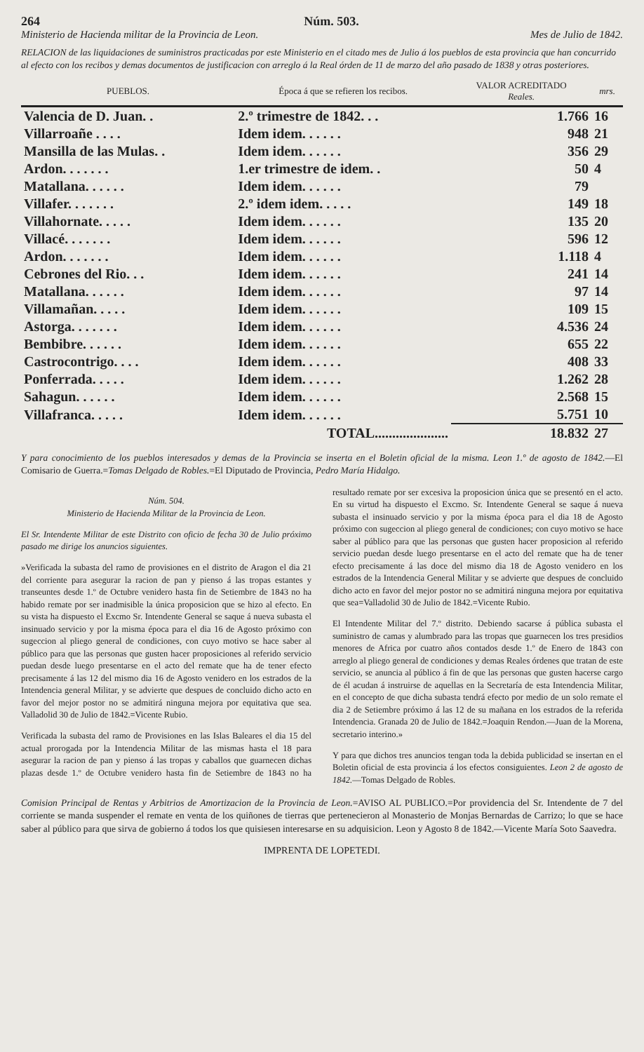264 Núm. 503.
Ministerio de Hacienda militar de la Provincia de Leon. Mes de Julio de 1842.
RELACION de las liquidaciones de suministros practicadas por este Ministerio en el citado mes de Julio á los pueblos de esta provincia que han concurrido al efecto con los recibos y demas documentos de justificacion con arreglo á la Real órden de 11 de marzo del año pasado de 1838 y otras posteriores.
| PUEBLOS. | Época á que se refieren los recibos. | VALOR ACREDITADO Reales. | mrs. |
| --- | --- | --- | --- |
| Valencia de D. Juan. . | 2.º trimestre de 1842. . . | 1.766 | 16 |
| Villarroañe . . . . | Idem idem. . . . . . | 948 | 21 |
| Mansilla de las Mulas. . | Idem idem. . . . . . | 356 | 29 |
| Ardon. . . . . . . | 1.er trimestre de idem. . | 50 | 4 |
| Matallana. . . . . . | Idem idem. . . . . . | 79 | |
| Villafer. . . . . . . | 2.º idem idem. . . . . | 149 | 18 |
| Villahornate. . . . . | Idem idem. . . . . . | 135 | 20 |
| Villacé. . . . . . . | Idem idem. . . . . . | 596 | 12 |
| Ardon. . . . . . . | Idem idem. . . . . . | 1.118 | 4 |
| Cebrones del Rio. . . | Idem idem. . . . . . | 241 | 14 |
| Matallana. . . . . . | Idem idem. . . . . . | 97 | 14 |
| Villamañan. . . . . | Idem idem. . . . . . | 109 | 15 |
| Astorga. . . . . . . | Idem idem. . . . . . | 4.536 | 24 |
| Bembibre. . . . . . | Idem idem. . . . . . | 655 | 22 |
| Castrocontrigo. . . . | Idem idem. . . . . . | 408 | 33 |
| Ponferrada. . . . . | Idem idem. . . . . . | 1.262 | 28 |
| Sahagun. . . . . . | Idem idem. . . . . . | 2.568 | 15 |
| Villafranca. . . . . | Idem idem. . . . . . | 5.751 | 10 |
| | TOTAL..................... | 18.832 | 27 |
Y para conocimiento de los pueblos interesados y demas de la Provincia se inserta en el Boletin oficial de la misma. Leon 1.º de agosto de 1842.—El Comisario de Guerra.=Tomas Delgado de Robles.=El Diputado de Provincia, Pedro María Hidalgo.
Núm. 504.
Ministerio de Hacienda Militar de la Provincia de Leon.
El Sr. Intendente Militar de este Distrito con oficio de fecha 30 de Julio próximo pasado me dirige los anuncios siguientes.
»Verificada la subasta del ramo de provisiones en el distrito de Aragon el dia 21 del corriente para asegurar la racion de pan y pienso á las tropas estantes y transeuntes desde 1.º de Octubre venidero hasta fin de Setiembre de 1843 no ha habido remate por ser inadmisible la única proposicion que se hizo al efecto. En su vista ha dispuesto el Excmo Sr. Intendente General se saque á nueva subasta el insinuado servicio y por la misma época para el dia 16 de Agosto próximo con sugeccion al pliego general de condiciones, con cuyo motivo se hace saber al público para que las personas que gusten hacer proposiciones al referido servicio puedan desde luego presentarse en el acto del remate que ha de tener efecto precisamente á las 12 del mismo dia 16 de Agosto venidero en los estrados de la Intendencia general Militar, y se advierte que despues de concluido dicho acto en favor del mejor postor no se admitirá ninguna mejora por equitativa que sea. Valladolid 30 de Julio de 1842.=Vicente Rubio.
Verificada la subasta del ramo de Provisiones en las Islas Baleares el dia 15 del actual prorogada por la Intendencia Militar de las mismas hasta el 18 para asegurar la racion de pan y pienso á las tropas y caballos que guarnecen dichas plazas desde 1.º de Octubre venidero hasta fin de Setiembre de 1843 no ha resultado remate por ser excesiva la proposicion única que se presentó en el acto. En su virtud ha dispuesto el Excmo. Sr. Intendente General se saque á nueva subasta el insinuado servicio y por la misma época para el dia 18 de Agosto próximo con sugeccion al pliego general de condiciones; con cuyo motivo se hace saber al público para que las personas que gusten hacer proposicion al referido servicio puedan desde luego presentarse en el acto del remate que ha de tener efecto precisamente á las doce del mismo dia 18 de Agosto venidero en los estrados de la Intendencia General Militar y se advierte que despues de concluido dicho acto en favor del mejor postor no se admitirá ninguna mejora por equitativa que sea=Valladolid 30 de Julio de 1842.=Vicente Rubio.
El Intendente Militar del 7.º distrito. Debiendo sacarse á pública subasta el suministro de camas y alumbrado para las tropas que guarnecen los tres presidios menores de Africa por cuatro años contados desde 1.º de Enero de 1843 con arreglo al pliego general de condiciones y demas Reales órdenes que tratan de este servicio, se anuncia al público á fin de que las personas que gusten hacerse cargo de él acudan á instruirse de aquellas en la Secretaría de esta Intendencia Militar, en el concepto de que dicha subasta tendrá efecto por medio de un solo remate el dia 2 de Setiembre próximo á las 12 de su mañana en los estrados de la referida Intendencia. Granada 20 de Julio de 1842.=Joaquin Rendon.—Juan de la Morena, secretario interino.»
Y para que dichos tres anuncios tengan toda la debida publicidad se insertan en el Boletin oficial de esta provincia á los efectos consiguientes. Leon 2 de agosto de 1842.—Tomas Delgado de Robles.
Comision Principal de Rentas y Arbitrios de Amortizacion de la Provincia de Leon.=AVISO AL PUBLICO.=Por providencia del Sr. Intendente de 7 del corriente se manda suspender el remate en venta de los quiñones de tierras que pertenecieron al Monasterio de Monjas Bernardas de Carrizo; lo que se hace saber al público para que sirva de gobierno á todos los que quisiesen interesarse en su adquisicion. Leon y Agosto 8 de 1842.—Vicente María Soto Saavedra.
IMPRENTA DE LOPETEDI.